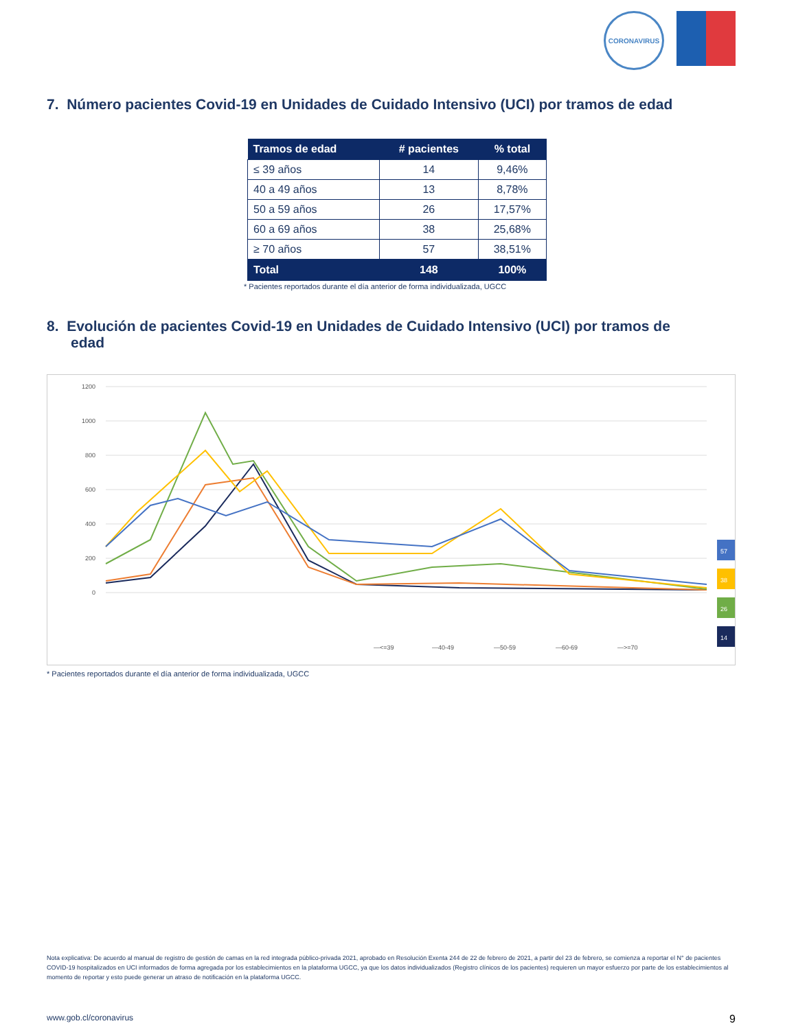CORONAVIRUS
7. Número pacientes Covid-19 en Unidades de Cuidado Intensivo (UCI) por tramos de edad
| Tramos de edad | # pacientes | % total |
| --- | --- | --- |
| ≤ 39 años | 14 | 9,46% |
| 40 a 49 años | 13 | 8,78% |
| 50 a 59 años | 26 | 17,57% |
| 60 a 69 años | 38 | 25,68% |
| ≥ 70 años | 57 | 38,51% |
| Total | 148 | 100% |
* Pacientes reportados durante el día anterior de forma individualizada, UGCC
8. Evolución de pacientes Covid-19 en Unidades de Cuidado Intensivo (UCI) por tramos de
edad
1200
1000
800
600
400
200
0
—<=39
—40-49
—50-59
—60-69
—>=70
57
38
26
14
* Pacientes reportados durante el día anterior de forma individualizada, UGCC
Nota explicativa: De acuerdo al manual de registro de gestión de camas en la red integrada público-privada 2021, aprobado en Resolución Exenta 244 de 22 de febrero de 2021, a partir del 23 de febrero, se comienza a reportar el N° de pacientes COVID-19 hospitalizados en UCI informados de forma agregada por los establecimientos en la plataforma UGCC, ya que los datos individualizados (Registro clínicos de los pacientes) requieren un mayor esfuerzo por parte de los establecimientos al momento de reportar y esto puede generar un atraso de notificación en la plataforma UGCC.
www.gob.cl/coronavirus 9